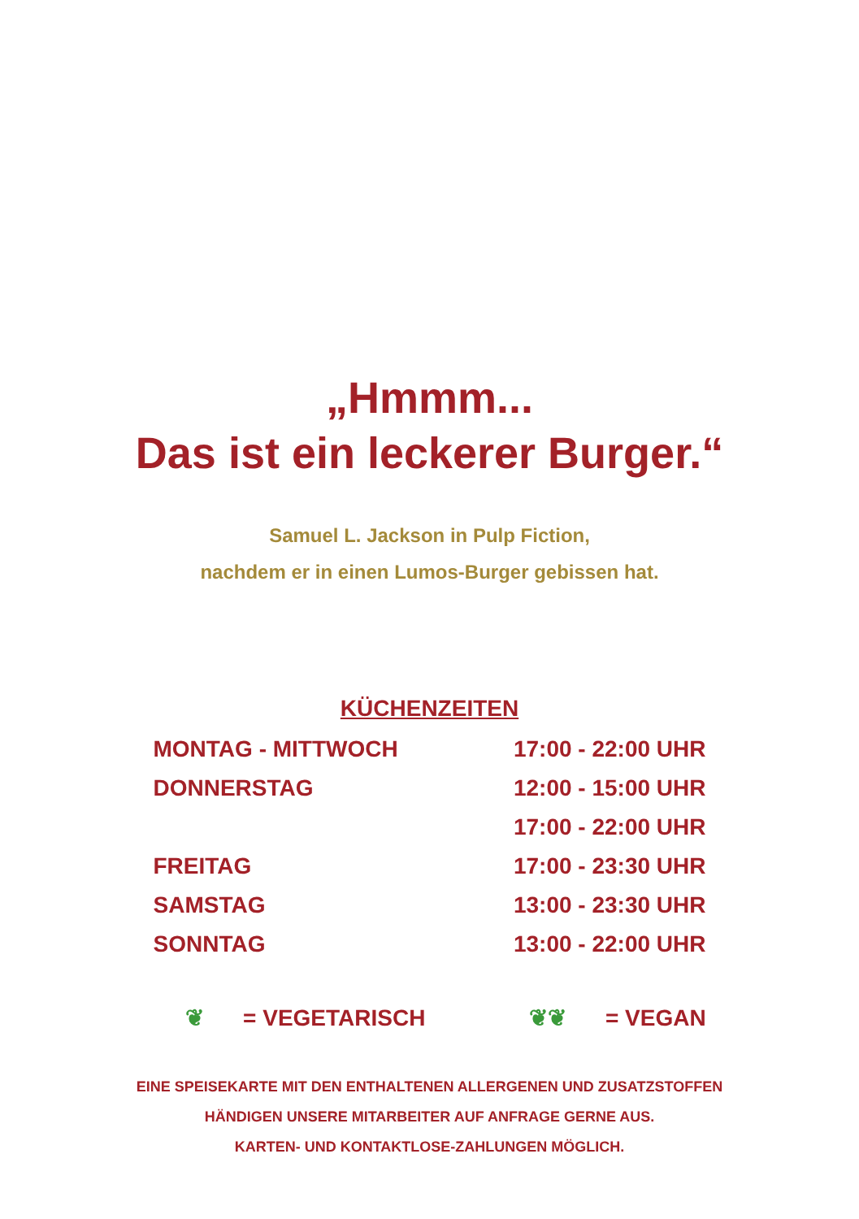„Hmmm...
Das ist ein leckerer Burger.“
Samuel L. Jackson in Pulp Fiction,
nachdem er in einen Lumos-Burger gebissen hat.
KÜCHENZEITEN
| MONTAG - MITTWOCH | 17:00 - 22:00 UHR |
| DONNERSTAG | 12:00 - 15:00 UHR |
| | 17:00 - 22:00 UHR |
| FREITAG | 17:00 - 23:30 UHR |
| SAMSTAG | 13:00 - 23:30 UHR |
| SONNTAG | 13:00 - 22:00 UHR |
❦ = VEGETARISCH ❦❦ = VEGAN
EINE SPEISEKARTE MIT DEN ENTHALTENEN ALLERGENEN UND ZUSATZSTOFFEN
HÄNDIGEN UNSERE MITARBEITER AUF ANFRAGE GERNE AUS.
KARTEN- UND KONTAKTLOSE-ZAHLUNGEN MÖGLICH.